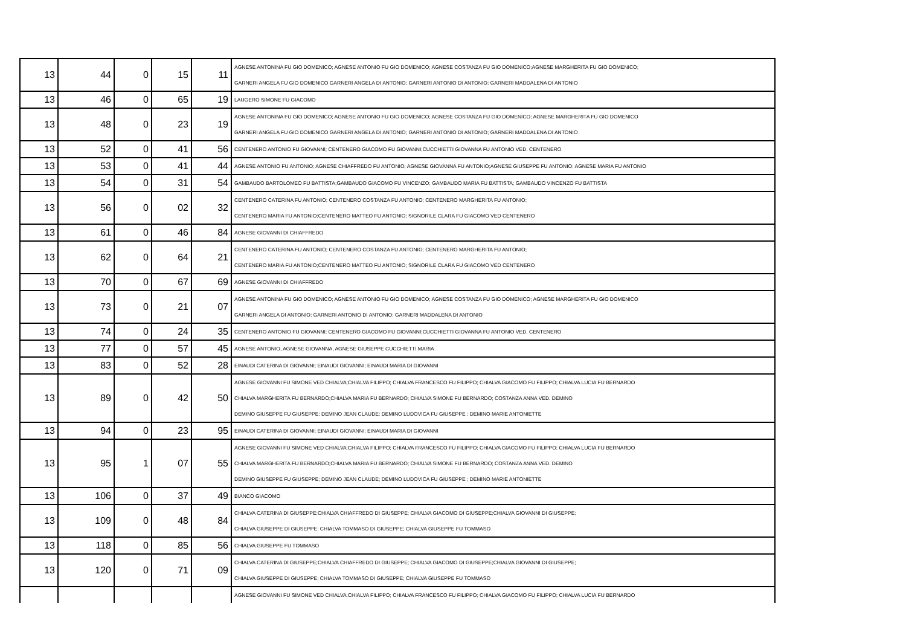| 13 | 44 | 0 | 15 | 11 | AGNESE ANTONINA FU GIO DOMENICO; AGNESE ANTONIO FU GIO DOMENICO; AGNESE COSTANZA FU GIO DOMENICO;AGNESE MARGHERITA FU GIO DOMENICO; GARNERI ANGELA FU GIO DOMENICO GARNERI ANGELA DI ANTONIO; GARNERI ANTONIO DI ANTONIO; GARNERI MADDALENA DI ANTONIO |
| 13 | 46 | 0 | 65 | 19 | LAUGERO SIMONE FU GIACOMO |
| 13 | 48 | 0 | 23 | 19 | AGNESE ANTONINA FU GIO DOMENICO; AGNESE ANTONIO FU GIO DOMENICO; AGNESE COSTANZA FU GIO DOMENICO; AGNESE MARGHERITA FU GIO DOMENICO GARNERI ANGELA FU GIO DOMENICO GARNERI ANGELA DI ANTONIO; GARNERI ANTONIO DI ANTONIO; GARNERI MADDALENA DI ANTONIO |
| 13 | 52 | 0 | 41 | 56 | CENTENERO ANTONIO FU GIOVANNI; CENTENERO GIACOMO FU GIOVANNI;CUCCHIETTI GIOVANNA FU ANTONIO VED. CENTENERO |
| 13 | 53 | 0 | 41 | 44 | AGNESE ANTONIO FU ANTONIO; AGNESE CHIAFFREDO FU ANTONIO; AGNESE GIOVANNA FU ANTONIO;AGNESE GIUSEPPE FU ANTONIO; AGNESE MARIA FU ANTONIO |
| 13 | 54 | 0 | 31 | 54 | GAMBAUDO BARTOLOMEO FU BATTISTA;GAMBAUDO GIACOMO FU VINCENZO; GAMBAUDO MARIA FU BATTISTA; GAMBAUDO VINCENZO FU BATTISTA |
| 13 | 56 | 0 | 02 | 32 | CENTENERO CATERINA FU ANTONIO; CENTENERO COSTANZA FU ANTONIO; CENTENERO MARGHERITA FU ANTONIO; CENTENERO MARIA FU ANTONIO;CENTENERO MATTEO FU ANTONIO; SIGNORILE CLARA FU GIACOMO VED CENTENERO |
| 13 | 61 | 0 | 46 | 84 | AGNESE GIOVANNI DI CHIAFFREDO |
| 13 | 62 | 0 | 64 | 21 | CENTENERO CATERINA FU ANTONIO; CENTENERO COSTANZA FU ANTONIO; CENTENERO MARGHERITA FU ANTONIO; CENTENERO MARIA FU ANTONIO;CENTENERO MATTEO FU ANTONIO; SIGNORILE CLARA FU GIACOMO VED CENTENERO |
| 13 | 70 | 0 | 67 | 69 | AGNESE GIOVANNI DI CHIAFFREDO |
| 13 | 73 | 0 | 21 | 07 | AGNESE ANTONINA FU GIO DOMENICO; AGNESE ANTONIO FU GIO DOMENICO; AGNESE COSTANZA FU GIO DOMENICO; AGNESE MARGHERITA FU GIO DOMENICO GARNERI ANGELA DI ANTONIO; GARNERI ANTONIO DI ANTONIO; GARNERI MADDALENA DI ANTONIO |
| 13 | 74 | 0 | 24 | 35 | CENTENERO ANTONIO FU GIOVANNI; CENTENERO GIACOMO FU GIOVANNI;CUCCHIETTI GIOVANNA FU ANTONIO VED. CENTENERO |
| 13 | 77 | 0 | 57 | 45 | AGNESE ANTONIO, AGNESE GIOVANNA, AGNESE GIUSEPPE CUCCHIETTI MARIA |
| 13 | 83 | 0 | 52 | 28 | EINAUDI CATERINA DI GIOVANNI; EINAUDI GIOVANNI; EINAUDI MARIA DI GIOVANNI |
| 13 | 89 | 0 | 42 | 50 | AGNESE GIOVANNI FU SIMONE VED CHIALVA;CHIALVA FILIPPO; CHIALVA FRANCESCO FU FILIPPO; CHIALVA GIACOMO FU FILIPPO; CHIALVA LUCIA FU BERNARDO CHIALVA MARGHERITA FU BERNARDO;CHIALVA MARIA FU BERNARDO; CHIALVA SIMONE FU BERNARDO; COSTANZA ANNA VED. DEMINO DEMINO GIUSEPPE FU GIUSEPPE; DEMINO JEAN CLAUDE; DEMINO LUDOVICA FU GIUSEPPE ; DEMINO MARIE ANTONIETTE |
| 13 | 94 | 0 | 23 | 95 | EINAUDI CATERINA DI GIOVANNI; EINAUDI GIOVANNI; EINAUDI MARIA DI GIOVANNI |
| 13 | 95 | 1 | 07 | 55 | AGNESE GIOVANNI FU SIMONE VED CHIALVA;CHIALVA FILIPPO; CHIALVA FRANCESCO FU FILIPPO; CHIALVA GIACOMO FU FILIPPO; CHIALVA LUCIA FU BERNARDO CHIALVA MARGHERITA FU BERNARDO;CHIALVA MARIA FU BERNARDO; CHIALVA SIMONE FU BERNARDO; COSTANZA ANNA VED. DEMINO DEMINO GIUSEPPE FU GIUSEPPE; DEMINO JEAN CLAUDE; DEMINO LUDOVICA FU GIUSEPPE ; DEMINO MARIE ANTONIETTE |
| 13 | 106 | 0 | 37 | 49 | BIANCO GIACOMO |
| 13 | 109 | 0 | 48 | 84 | CHIALVA CATERINA DI GIUSEPPE;CHIALVA CHIAFFREDO DI GIUSEPPE; CHIALVA GIACOMO DI GIUSEPPE;CHIALVA GIOVANNI DI GIUSEPPE; CHIALVA GIUSEPPE DI GIUSEPPE; CHIALVA TOMMASO DI GIUSEPPE; CHIALVA GIUSEPPE FU TOMMASO |
| 13 | 118 | 0 | 85 | 56 | CHIALVA GIUSEPPE FU TOMMASO |
| 13 | 120 | 0 | 71 | 09 | CHIALVA CATERINA DI GIUSEPPE;CHIALVA CHIAFFREDO DI GIUSEPPE; CHIALVA GIACOMO DI GIUSEPPE;CHIALVA GIOVANNI DI GIUSEPPE; CHIALVA GIUSEPPE DI GIUSEPPE; CHIALVA TOMMASO DI GIUSEPPE; CHIALVA GIUSEPPE FU TOMMASO |
| | | | | | AGNESE GIOVANNI FU SIMONE VED CHIALVA;CHIALVA FILIPPO; CHIALVA FRANCESCO FU FILIPPO; CHIALVA GIACOMO FU FILIPPO; CHIALVA LUCIA FU BERNARDO |